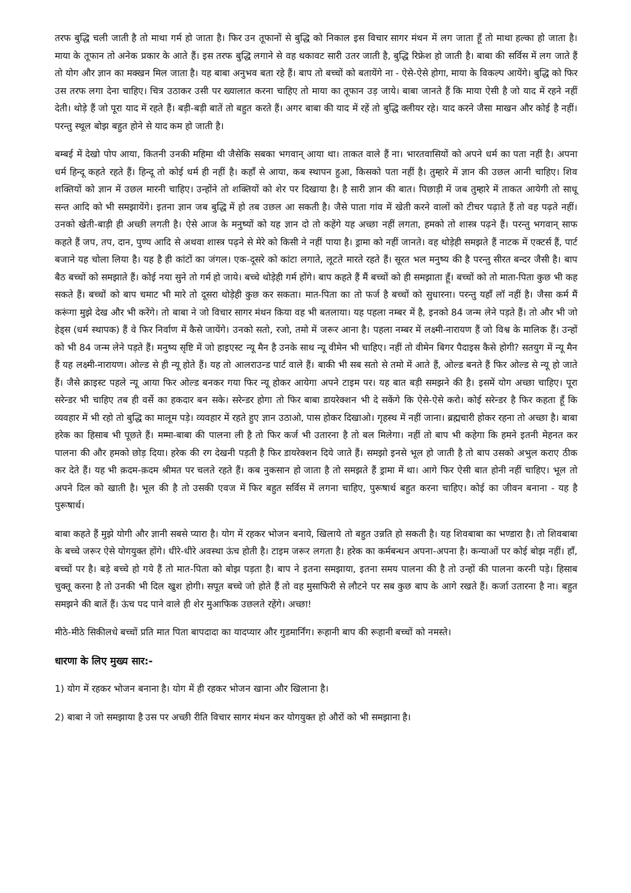तरफ बुद्धि चली जाती है तो माथा गर्म हो जाता है। फिर उन तूफानों से बुद्धि को निकाल इस विचार सागर मंथन में लग जाता हूँ तो माथा हल्का हो जाता है। माया के तूफान तो अनेक प्रकार के आते हैं। इस तरफ बुद्धि लगाने से वह थकावट सारी उतर जाती है, बुद्धि रिफ्रेश हो जाती है। बाबा की सर्विस में लग जाते हैं तो योग और ज्ञान का मक्खन मिल जाता है। यह बाबा अनुभव बता रहे हैं। बाप तो बच्चों को बतायेंगे ना - ऐसे-ऐसे होगा, माया के विकल्प आयेंगे। बुद्धि को फिर उस तरफ लगा देना चाहिए। चित्र उठाकर उसी पर ख्यालात करना चाहिए तो माया का तूफान उड़ जाये। बाबा जानते हैं कि माया ऐसी है जो याद में रहने नहीं देती। थोड़े हैं जो पूरा याद में रहते हैं। बड़ी-बड़ी बातें तो बहुत करते हैं। अगर बाबा की याद में रहें तो बुद्धि क्लीयर रहे। याद करने जैसा माखन और कोई है नहीं। परन्तु स्थूल बोझ बहुत होने से याद कम हो जाती है।
बम्बई में देखो पोप आया, कितनी उनकी महिमा थी जैसेकि सबका भगवान् आया था। ताकत वाले हैं ना। भारतवासियों को अपने धर्म का पता नहीं है। अपना धर्म हिन्दू कहते रहते हैं। हिन्दू तो कोई धर्म ही नहीं है। कहाँ से आया, कब स्थापन हुआ, किसको पता नहीं है। तुम्हारे में ज्ञान की उछल आनी चाहिए। शिव शक्तियों को ज्ञान में उछल मारनी चाहिए। उन्होंने तो शक्तियों को शेर पर दिखाया है। है सारी ज्ञान की बात। पिछाड़ी में जब तुम्हारे में ताकत आयेगी तो साधू सन्त आदि को भी समझायेंगे। इतना ज्ञान जब बुद्धि में हो तब उछल आ सकती है। जैसे पाता गांव में खेती करने वालों को टीचर पढ़ाते हैं तो वह पढ़ते नहीं। उनको खेती-बाड़ी ही अच्छी लगती है। ऐसे आज के मनुष्यों को यह ज्ञान दो तो कहेंगे यह अच्छा नहीं लगता, हमको तो शास्त्र पढ़ने हैं। परन्तु भगवान् साफ कहते हैं जप, तप, दान, पुण्य आदि से अथवा शास्त्र पढ़ने से मेरे को किसी ने नहीं पाया है। ड्रामा को नहीं जानते। वह थोड़ेही समझते हैं नाटक में एक्टर्स हैं, पार्ट बजाने यह चोला लिया है। यह है ही कांटों का जंगल। एक-दूसरे को कांटा लगाते, लूटते मारते रहते हैं। सूरत भल मनुष्य की है परन्तु सीरत बन्दर जैसी है। बाप बैठ बच्चों को समझाते हैं। कोई नया सुने तो गर्म हो जाये। बच्चे थोड़ेही गर्म होंगे। बाप कहते हैं मैं बच्चों को ही समझाता हूँ। बच्चों को तो माता-पिता कुछ भी कह सकते हैं। बच्चों को बाप चमाट भी मारे तो दूसरा थोड़ेही कुछ कर सकता। मात-पिता का तो फर्ज है बच्चों को सुधारना। परन्तु यहाँ लॉ नहीं है। जैसा कर्म मैं करूंगा मुझे देख और भी करेंगे। तो बाबा ने जो विचार सागर मंथन किया वह भी बतलाया। यह पहला नम्बर में है, इनको 84 जन्म लेने पड़ते हैं। तो और भी जो हेड्स (धर्म स्थापक) हैं वे फिर निर्वाण में कैसे जायेंगे। उनको सतो, रजो, तमो में जरूर आना है। पहला नम्बर में लक्ष्मी-नारायण हैं जो विश्व के मालिक हैं। उन्हों को भी 84 जन्म लेने पड़ते हैं। मनुष्य सृष्टि में जो हाइएस्ट न्यू मैन है उनके साथ न्यू वीमेन भी चाहिए। नहीं तो वीमेन बिगर पैदाइस कैसे होगी? सतयुग में न्यू मैन हैं यह लक्ष्मी-नारायण। ओल्ड से ही न्यू होते हैं। यह तो आलराउन्ड पार्ट वाले हैं। बाकी भी सब सतो से तमो में आते हैं, ओल्ड बनते हैं फिर ओल्ड से न्यू हो जाते हैं। जैसे क्राइस्ट पहले न्यू आया फिर ओल्ड बनकर गया फिर न्यू होकर आयेगा अपने टाइम पर। यह बात बड़ी समझने की है। इसमें योग अच्छा चाहिए। पूरा सरेन्डर भी चाहिए तब ही वर्से का हकदार बन सके। सरेन्डर होगा तो फिर बाबा डायरेक्शन भी दे सकेंगे कि ऐसे-ऐसे करो। कोई सरेन्डर है फिर कहता हूँ कि व्यवहार में भी रहो तो बुद्धि का मालूम पड़े। व्यवहार में रहते हुए ज्ञान उठाओ, पास होकर दिखाओ। गृहस्थ में नहीं जाना। ब्रह्मचारी होकर रहना तो अच्छा है। बाबा हरेक का हिसाब भी पूछते हैं। मम्मा-बाबा की पालना ली है तो फिर कर्ज भी उतारना है तो बल मिलेगा। नहीं तो बाप भी कहेगा कि हमने इतनी मेहनत कर पालना की और हमको छोड़ दिया। हरेक की रग देखनी पड़ती है फिर डायरेक्शन दिये जाते हैं। समझो इनसे भूल हो जाती है तो बाप उसको अभुल कराए ठीक कर देते हैं। यह भी क़दम-क़दम श्रीमत पर चलते रहते हैं। कब नुकसान हो जाता है तो समझते हैं ड्रामा में था। आगे फिर ऐसी बात होनी नहीं चाहिए। भूल तो अपने दिल को खाती है। भूल की है तो उसकी एवज में फिर बहुत सर्विस में लगना चाहिए, पुरूषार्थ बहुत करना चाहिए। कोई का जीवन बनाना - यह है पुरूषार्थ।
बाबा कहते हैं मुझे योगी और ज्ञानी सबसे प्यारा है। योग में रहकर भोजन बनाये, खिलाये तो बहुत उन्नति हो सकती है। यह शिवबाबा का भण्डारा है। तो शिवबाबा के बच्चे जरूर ऐसे योगयुक्त होंगे। धीरे-धीरे अवस्था ऊंच होती है। टाइम जरूर लगता है। हरेक का कर्मबन्धन अपना-अपना है। कन्याओं पर कोई बोझ नहीं। हाँ, बच्चों पर है। बड़े बच्चे हो गये हैं तो मात-पिता को बोझ पड़ता है। बाप ने इतना समझाया, इतना समय पालना की है तो उन्हों की पालना करनी पड़े। हिसाब चुक्तू करना है तो उनकी भी दिल खुश होगी। सपूत बच्चे जो होते हैं तो वह मुसाफिरी से लौटने पर सब कुछ बाप के आगे रखते हैं। कर्जा उतारना है ना। बहुत समझने की बातें हैं। ऊंच पद पाने वाले ही शेर मुआफिक उछलते रहेंगे। अच्छा!
मीठे-मीठे सिकीलधे बच्चों प्रति मात पिता बापदादा का यादप्यार और गुडमार्निंग। रूहानी बाप की रूहानी बच्चों को नमस्ते।
धारणा के लिए मुख्य सार:-
1) योग में रहकर भोजन बनाना है। योग में ही रहकर भोजन खाना और खिलाना है।
2) बाबा ने जो समझाया है उस पर अच्छी रीति विचार सागर मंथन कर योगयुक्त हो औरों को भी समझाना है।